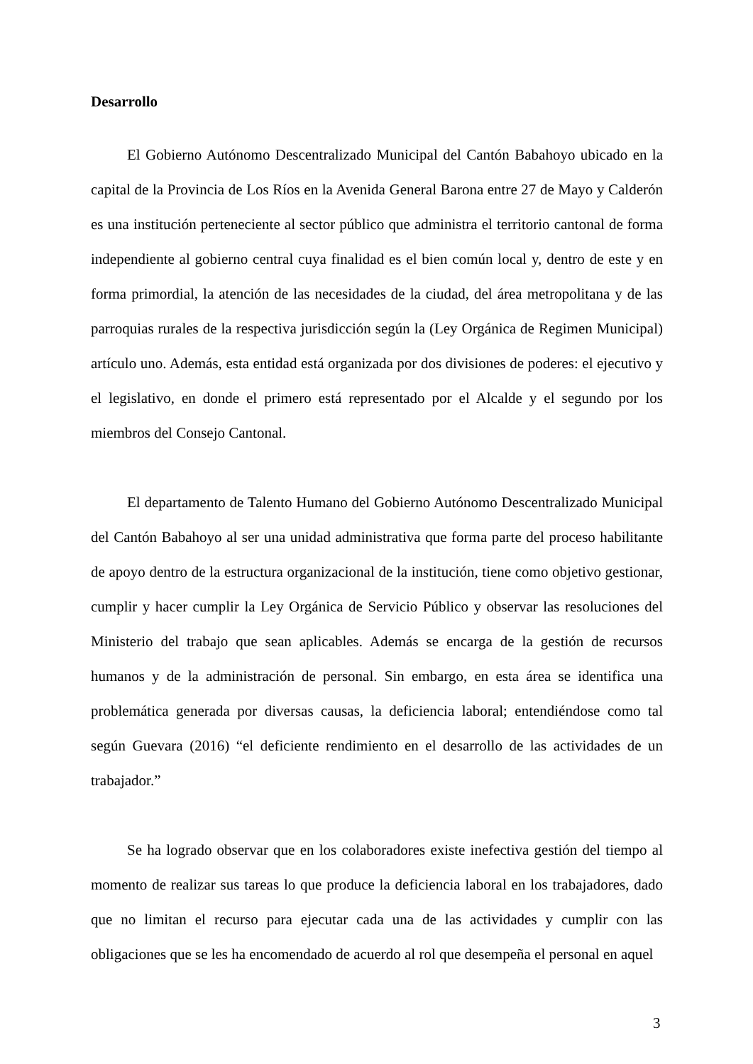Desarrollo
El Gobierno Autónomo Descentralizado Municipal del Cantón Babahoyo ubicado en la capital de la Provincia de Los Ríos en la Avenida General Barona entre 27 de Mayo y Calderón es una institución perteneciente al sector público que administra el territorio cantonal de forma independiente al gobierno central cuya finalidad es el bien común local y, dentro de este y en forma primordial, la atención de las necesidades de la ciudad, del área metropolitana y de las parroquias rurales de la respectiva jurisdicción según la (Ley Orgánica de Regimen Municipal) artículo uno. Además, esta entidad está organizada por dos divisiones de poderes: el ejecutivo y el legislativo, en donde el primero está representado por el Alcalde y el segundo por los miembros del Consejo Cantonal.
El departamento de Talento Humano del Gobierno Autónomo Descentralizado Municipal del Cantón Babahoyo al ser una unidad administrativa que forma parte del proceso habilitante de apoyo dentro de la estructura organizacional de la institución, tiene como objetivo gestionar, cumplir y hacer cumplir la Ley Orgánica de Servicio Público y observar las resoluciones del Ministerio del trabajo que sean aplicables. Además se encarga de la gestión de recursos humanos y de la administración de personal. Sin embargo, en esta área se identifica una problemática generada por diversas causas, la deficiencia laboral; entendiéndose como tal según Guevara (2016) “el deficiente rendimiento en el desarrollo de las actividades de un trabajador.”
Se ha logrado observar que en los colaboradores existe inefectiva gestión del tiempo al momento de realizar sus tareas lo que produce la deficiencia laboral en los trabajadores, dado que no limitan el recurso para ejecutar cada una de las actividades y cumplir con las obligaciones que se les ha encomendado de acuerdo al rol que desempeña el personal en aquel
3